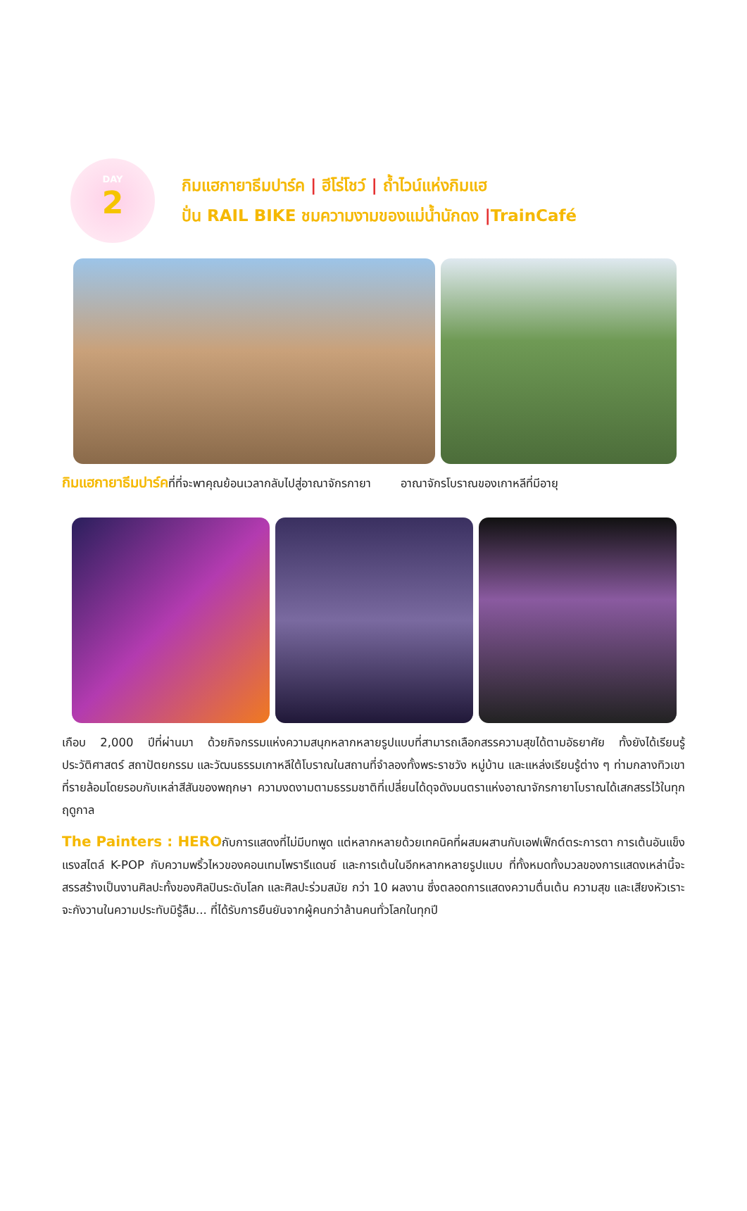DAY
2
กิมแฮกายาธีมปาร์ค | ฮีโร่โชว์ | ถ้ำไวน์แห่งกิมแฮ
ปั่น RAIL BIKE ชมความงามของแม่น้ำนักดง |TrainCafé
กิมแฮกายาธีมปาร์คที่ที่จะพาคุณย้อนเวลากลับไปสู่อาณาจักรกายา อาณาจักรโบราณของเกาหลีที่มีอายุ
เกือบ 2,000 ปีที่ผ่านมา ด้วยกิจกรรมแห่งความสนุกหลากหลายรูปแบบที่สามารถเลือกสรรความสุขได้ตามอัธยาศัย ทั้งยังได้เรียนรู้ประวัติศาสตร์ สถาปัตยกรรม และวัฒนธรรมเกาหลีใต้โบราณในสถานที่จำลองทั้งพระราชวัง หมู่บ้าน และแหล่งเรียนรู้ต่าง ๆ ท่ามกลางทิวเขาที่รายล้อมโดยรอบกับเหล่าสีสันของพฤกษา ความงดงามตามธรรมชาติที่เปลี่ยนได้ดุจดังมนตราแห่งอาณาจักรกายาโบราณได้เสกสรรไว้ในทุกฤดูกาล
The Painters : HEROกับการแสดงที่ไม่มีบทพูด แต่หลากหลายด้วยเทคนิคที่ผสมผสานกับเอฟเฟ็กต์ตระการตา การเต้นอันแข็งแรงสไตล์ K-POP กับความพริ้วไหวของคอนเทมโพรารีแดนซ์ และการเต้นในอีกหลากหลายรูปแบบ ที่ทั้งหมดทั้งมวลของการแสดงเหล่านี้จะสรรสร้างเป็นงานศิลปะทั้งของศิลปินระดับโลก และศิลปะร่วมสมัย กว่า 10 ผลงาน ซึ่งตลอดการแสดงความตื่นเต้น ความสุข และเสียงหัวเราะ จะกังวานในความประทับมิรู้ลืม... ที่ได้รับการยืนยันจากผู้คนกว่าล้านคนทั่วโลกในทุกปี